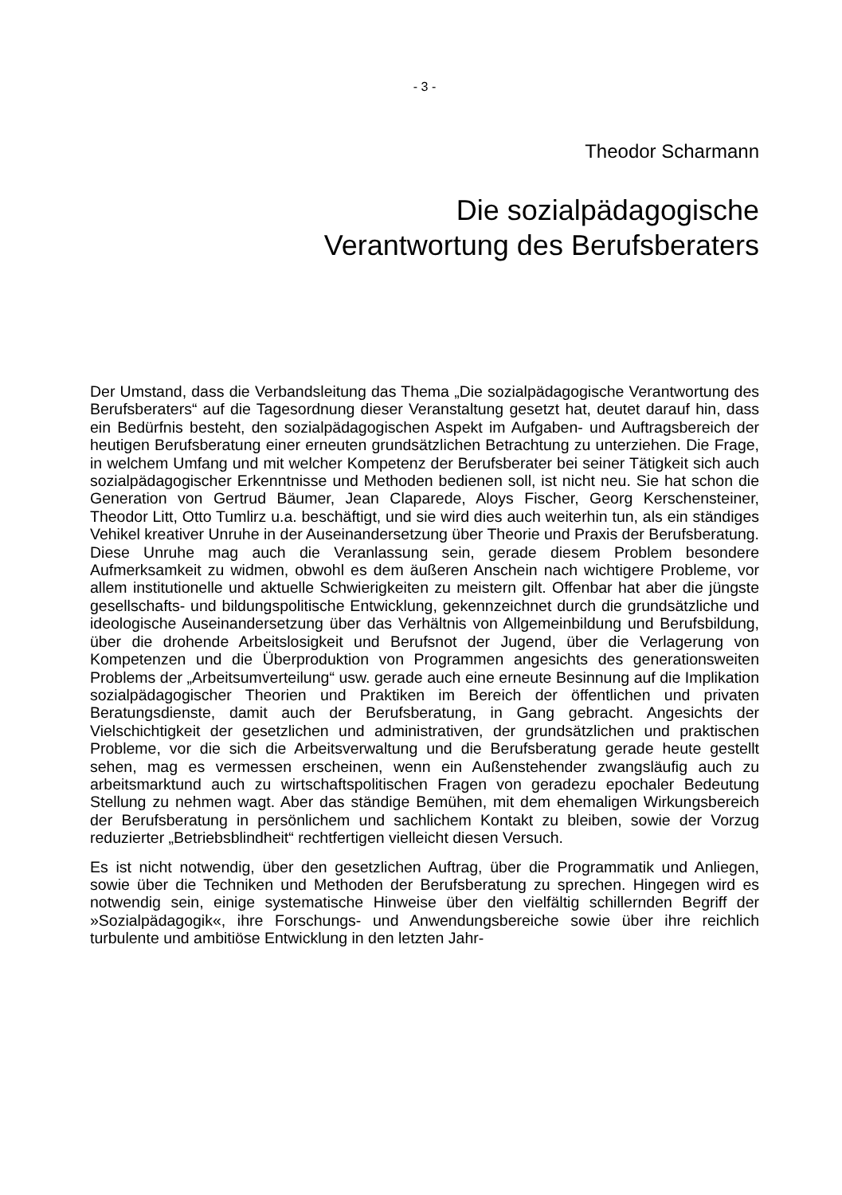- 3 -
Theodor Scharmann
Die sozialpädagogische
Verantwortung des Berufsberaters
Der Umstand, dass die Verbandsleitung das Thema „Die sozialpädagogische Verantwortung des Berufsberaters“ auf die Tagesordnung dieser Veranstaltung gesetzt hat, deutet darauf hin, dass ein Bedürfnis besteht, den sozialpädagogischen Aspekt im Aufgaben- und Auftragsbereich der heutigen Berufsberatung einer erneuten grundsätzlichen Betrachtung zu unterziehen. Die Frage, in welchem Umfang und mit welcher Kompetenz der Berufsberater bei seiner Tätigkeit sich auch sozialpädagogischer Erkenntnisse und Methoden bedienen soll, ist nicht neu. Sie hat schon die Generation von Gertrud Bäumer, Jean Claparede, Aloys Fischer, Georg Kerschensteiner, Theodor Litt, Otto Tumlirz u.a. beschäftigt, und sie wird dies auch weiterhin tun, als ein ständiges Vehikel kreativer Unruhe in der Auseinandersetzung über Theorie und Praxis der Berufsberatung. Diese Unruhe mag auch die Veranlassung sein, gerade diesem Problem besondere Aufmerksamkeit zu widmen, obwohl es dem äußeren Anschein nach wichtigere Probleme, vor allem institutionelle und aktuelle Schwierigkeiten zu meistern gilt. Offenbar hat aber die jüngste gesellschafts- und bildungspolitische Entwicklung, gekennzeichnet durch die grundsätzliche und ideologische Auseinandersetzung über das Verhältnis von Allgemeinbildung und Berufsbildung, über die drohende Arbeitslosigkeit und Berufsnot der Jugend, über die Verlagerung von Kompetenzen und die Überproduktion von Programmen angesichts des generationsweiten Problems der „Arbeitsumverteilung“ usw. gerade auch eine erneute Besinnung auf die Implikation sozialpädagogischer Theorien und Praktiken im Bereich der öffentlichen und privaten Beratungsdienste, damit auch der Berufsberatung, in Gang gebracht. Angesichts der Vielschichtigkeit der gesetzlichen und administrativen, der grundsätzlichen und praktischen Probleme, vor die sich die Arbeitsverwaltung und die Berufsberatung gerade heute gestellt sehen, mag es vermessen erscheinen, wenn ein Außenstehender zwangsläufig auch zu arbeitsmarktund auch zu wirtschaftspolitischen Fragen von geradezu epochaler Bedeutung Stellung zu nehmen wagt. Aber das ständige Bemühen, mit dem ehemaligen Wirkungsbereich der Berufsberatung in persönlichem und sachlichem Kontakt zu bleiben, sowie der Vorzug reduzierter „Betriebsblindheit“ rechtfertigen vielleicht diesen Versuch.
Es ist nicht notwendig, über den gesetzlichen Auftrag, über die Programmatik und Anliegen, sowie über die Techniken und Methoden der Berufsberatung zu sprechen. Hingegen wird es notwendig sein, einige systematische Hinweise über den vielfältig schillernden Begriff der »Sozialpädagogik«, ihre Forschungs- und Anwendungsbereiche sowie über ihre reichlich turbulente und ambitiöse Entwicklung in den letzten Jahr-